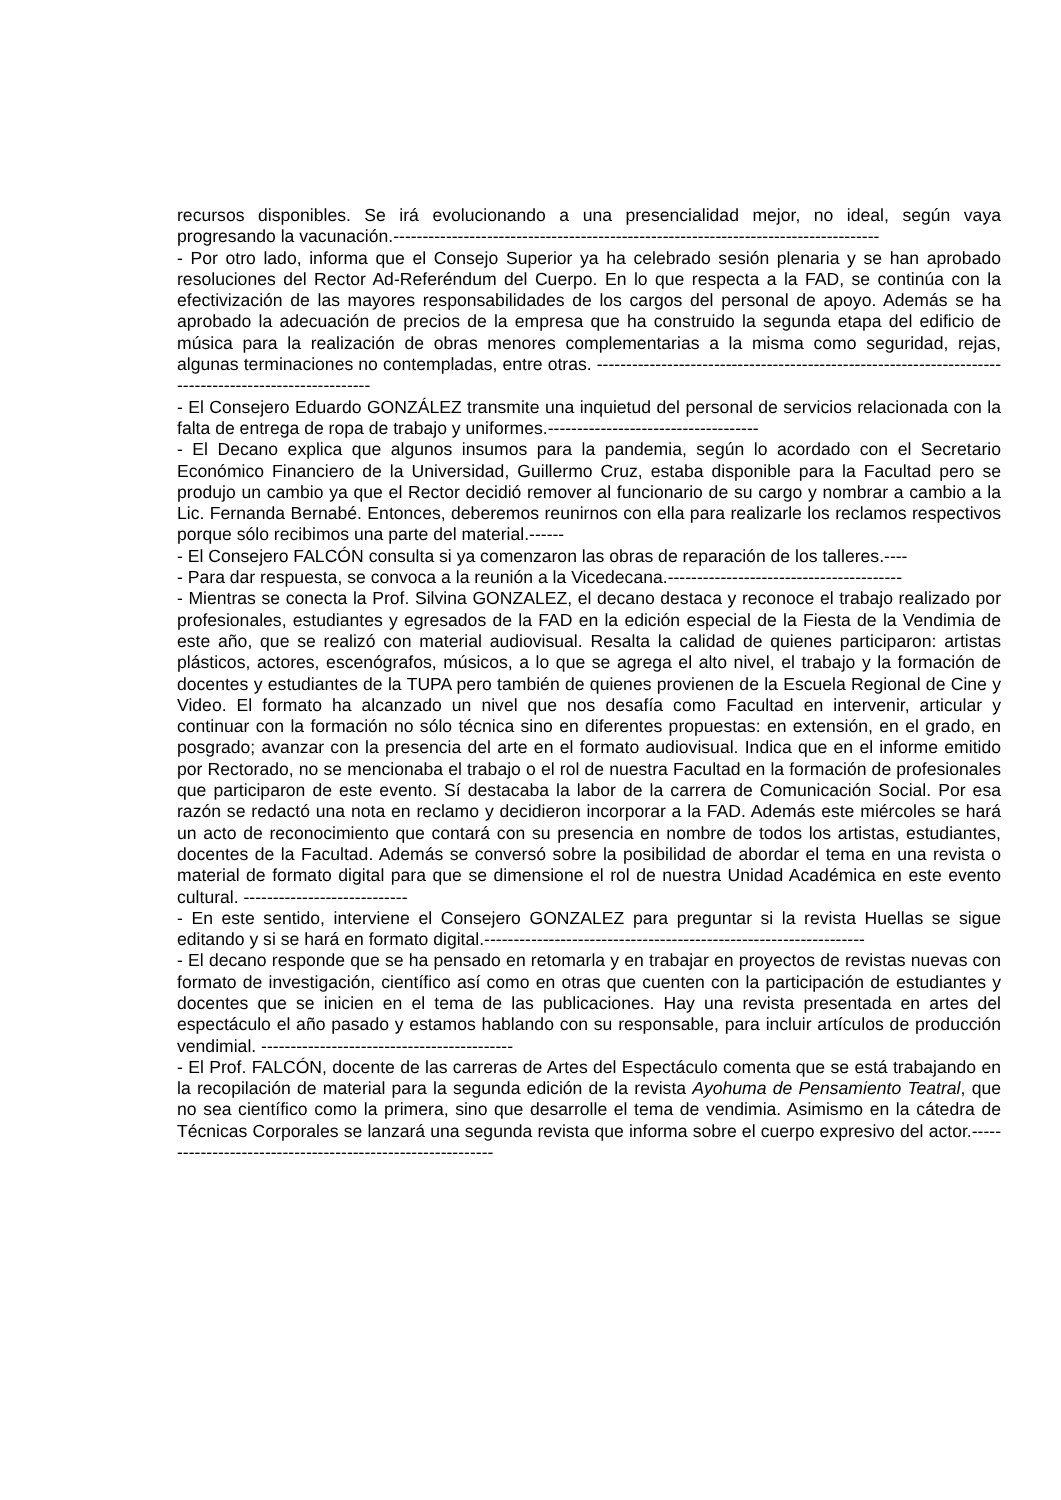recursos disponibles. Se irá evolucionando a una presencialidad mejor, no ideal, según vaya progresando la vacunación.-----------------------------------------------------------------------------------
- Por otro lado, informa que el Consejo Superior ya ha celebrado sesión plenaria y se han aprobado resoluciones del Rector Ad-Referéndum del Cuerpo. En lo que respecta a la FAD, se continúa con la efectivización de las mayores responsabilidades de los cargos del personal de apoyo. Además se ha aprobado la adecuación de precios de la empresa que ha construido la segunda etapa del edificio de música para la realización de obras menores complementarias a la misma como seguridad, rejas, algunas terminaciones no contempladas, entre otras. ------------------------------------------------------------------------------------------------------
- El Consejero Eduardo GONZÁLEZ transmite una inquietud del personal de servicios relacionada con la falta de entrega de ropa de trabajo y uniformes.------------------------------------
- El Decano explica que algunos insumos para la pandemia, según lo acordado con el Secretario Económico Financiero de la Universidad, Guillermo Cruz, estaba disponible para la Facultad pero se produjo un cambio ya que el Rector decidió remover al funcionario de su cargo y nombrar a cambio a la Lic. Fernanda Bernabé. Entonces, deberemos reunirnos con ella para realizarle los reclamos respectivos porque sólo recibimos una parte del material.------
- El Consejero FALCÓN consulta si ya comenzaron las obras de reparación de los talleres.----
- Para dar respuesta, se convoca a la reunión a la Vicedecana.----------------------------------------
- Mientras se conecta la Prof. Silvina GONZALEZ, el decano destaca y reconoce el trabajo realizado por profesionales, estudiantes y egresados de la FAD en la edición especial de la Fiesta de la Vendimia de este año, que se realizó con material audiovisual. Resalta la calidad de quienes participaron: artistas plásticos, actores, escenógrafos, músicos, a lo que se agrega el alto nivel, el trabajo y la formación de docentes y estudiantes de la TUPA pero también de quienes provienen de la Escuela Regional de Cine y Video. El formato ha alcanzado un nivel que nos desafía como Facultad en intervenir, articular y continuar con la formación no sólo técnica sino en diferentes propuestas: en extensión, en el grado, en posgrado; avanzar con la presencia del arte en el formato audiovisual. Indica que en el informe emitido por Rectorado, no se mencionaba el trabajo o el rol de nuestra Facultad en la formación de profesionales que participaron de este evento. Sí destacaba la labor de la carrera de Comunicación Social. Por esa razón se redactó una nota en reclamo y decidieron incorporar a la FAD. Además este miércoles se hará un acto de reconocimiento que contará con su presencia en nombre de todos los artistas, estudiantes, docentes de la Facultad. Además se conversó sobre la posibilidad de abordar el tema en una revista o material de formato digital para que se dimensione el rol de nuestra Unidad Académica en este evento cultural. ----------------------------
- En este sentido, interviene el Consejero GONZALEZ para preguntar si la revista Huellas se sigue editando y si se hará en formato digital.-----------------------------------------------------------------
- El decano responde que se ha pensado en retomarla y en trabajar en proyectos de revistas nuevas con formato de investigación, científico así como en otras que cuenten con la participación de estudiantes y docentes que se inicien en el tema de las publicaciones. Hay una revista presentada en artes del espectáculo el año pasado y estamos hablando con su responsable, para incluir artículos de producción vendimial. -------------------------------------------
- El Prof. FALCÓN, docente de las carreras de Artes del Espectáculo comenta que se está trabajando en la recopilación de material para la segunda edición de la revista Ayohuma de Pensamiento Teatral, que no sea científico como la primera, sino que desarrolle el tema de vendimia. Asimismo en la cátedra de Técnicas Corporales se lanzará una segunda revista que informa sobre el cuerpo expresivo del actor.-----------------------------------------------------------